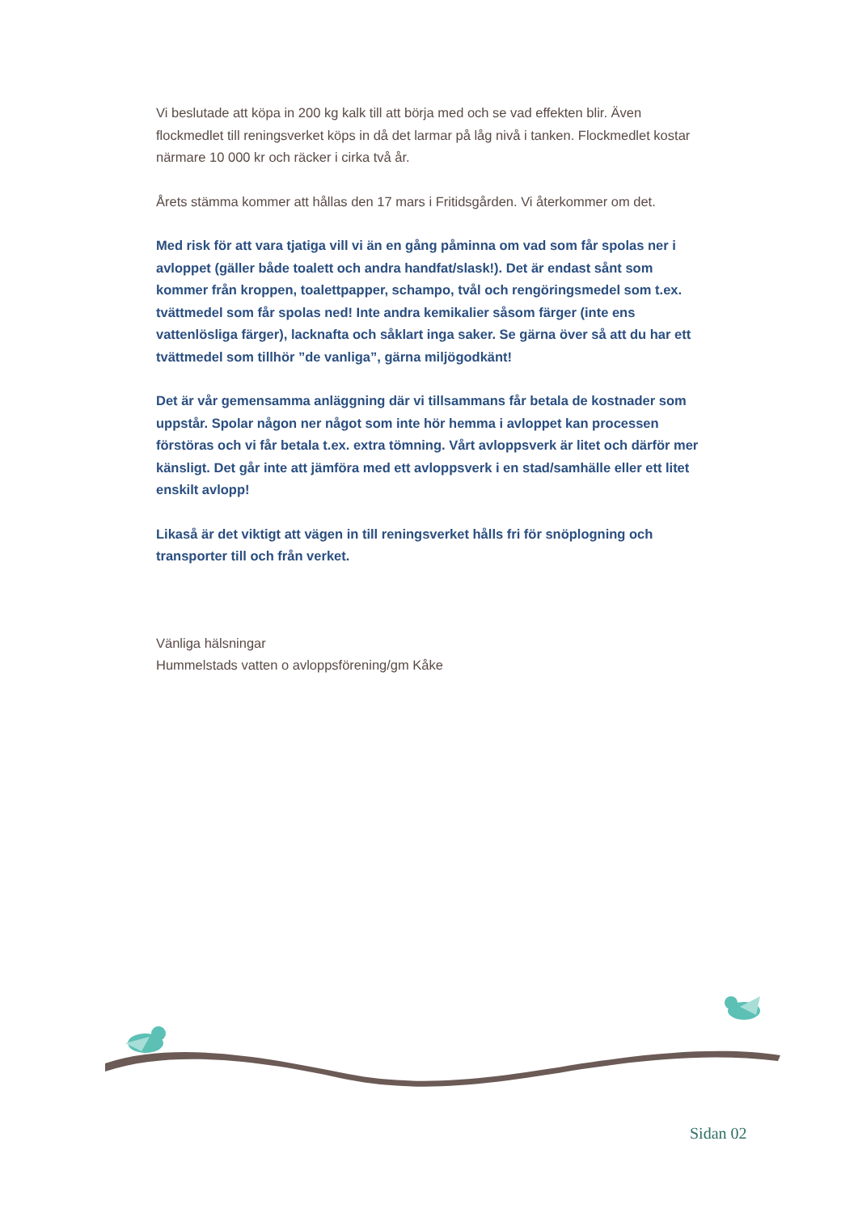Vi beslutade att köpa in 200 kg kalk till att börja med och se vad effekten blir. Även flockmedlet till reningsverket köps in då det larmar på låg nivå i tanken. Flockmedlet kostar närmare 10 000 kr och räcker i cirka två år.
Årets stämma kommer att hållas den 17 mars i Fritidsgården. Vi återkommer om det.
Med risk för att vara tjatiga vill vi än en gång påminna om vad som får spolas ner i avloppet (gäller både toalett och andra handfat/slask!). Det är endast sånt som kommer från kroppen, toalettpapper, schampo, tvål och rengöringsmedel som t.ex. tvättmedel som får spolas ned! Inte andra kemikalier såsom färger (inte ens vattenlösliga färger), lacknafta och såklart inga saker. Se gärna över så att du har ett tvättmedel som tillhör ”de vanliga”, gärna miljögodkänt!
Det är vår gemensamma anläggning där vi tillsammans får betala de kostnader som uppstår. Spolar någon ner något som inte hör hemma i avloppet kan processen förstöras och vi får betala t.ex. extra tömning. Vårt avloppsverk är litet och därför mer känsligt. Det går inte att jämföra med ett avloppsverk i en stad/samhälle eller ett litet enskilt avlopp!
Likaså är det viktigt att vägen in till reningsverket hålls fri för snöplogning och transporter till och från verket.
Vänliga hälsningar
Hummelstads vatten o avloppsförening/gm Kåke
Sidan 02